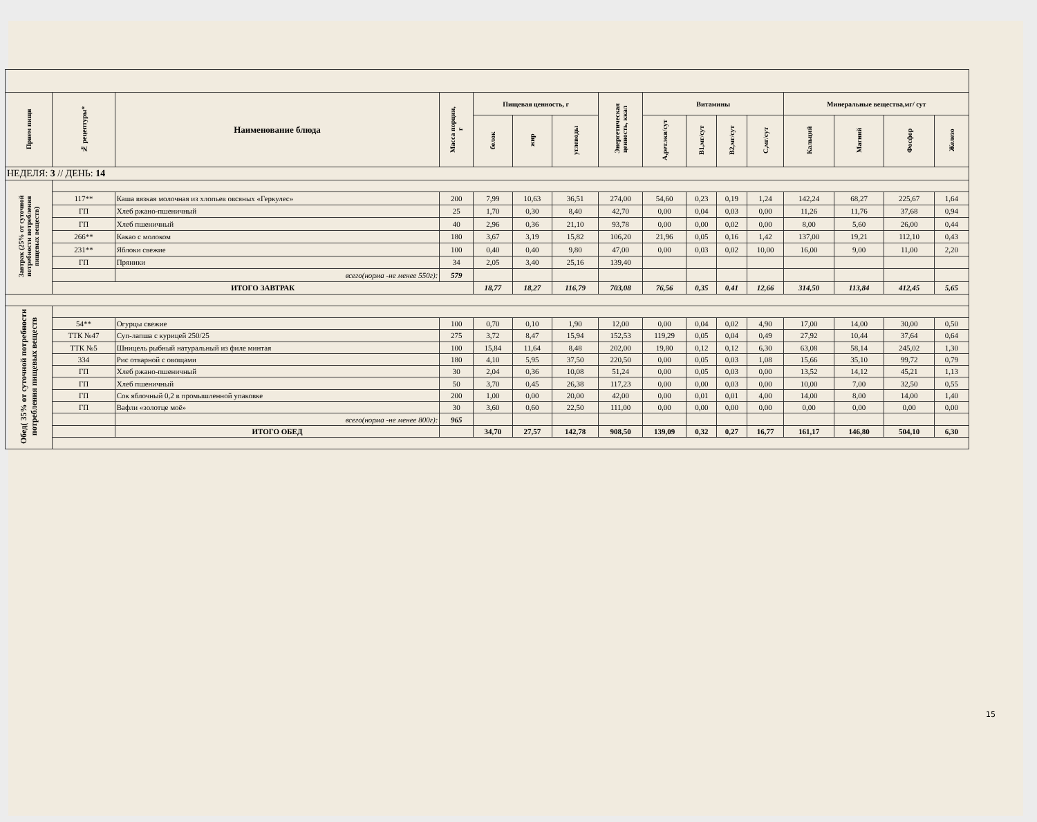| Прием пищи | № рецептуры* | Наименование блюда | Масса порции, г | Пищевая ценность, г | | | Энергетическая ценность, ккал | Витамины | | | | Минеральные вещества,мг/ сут | | | |
| --- | --- | --- | --- | --- | --- | --- | --- | --- | --- | --- | --- | --- | --- | --- | --- |
| | | | | белок | жир | углеводы | | А,рет.экв/сут | В1,мг/сут | В2,мг/сут | С,мг/сут | Кальций | Магний | Фосфор | Железо |
| НЕДЕЛЯ: 3 // ДЕНЬ: 14 | | | | | | | | | | | | | | | |
| Завтрак (25% от суточной потребности потребления пищевых веществ) | | | | | | | | | | | | | | | |
| | 117** | Каша вязкая молочная из хлопьев овсяных «Геркулес» | 200 | 7,99 | 10,63 | 36,51 | 274,00 | 54,60 | 0,23 | 0,19 | 1,24 | 142,24 | 68,27 | 225,67 | 1,64 |
| | ГП | Хлеб ржано-пшеничный | 25 | 1,70 | 0,30 | 8,40 | 42,70 | 0,00 | 0,04 | 0,03 | 0,00 | 11,26 | 11,76 | 37,68 | 0,94 |
| | ГП | Хлеб пшеничный | 40 | 2,96 | 0,36 | 21,10 | 93,78 | 0,00 | 0,00 | 0,02 | 0,00 | 8,00 | 5,60 | 26,00 | 0,44 |
| | 266** | Какао с молоком | 180 | 3,67 | 3,19 | 15,82 | 106,20 | 21,96 | 0,05 | 0,16 | 1,42 | 137,00 | 19,21 | 112,10 | 0,43 |
| | 231** | Яблоки свежие | 100 | 0,40 | 0,40 | 9,80 | 47,00 | 0,00 | 0,03 | 0,02 | 10,00 | 16,00 | 9,00 | 11,00 | 2,20 |
| | ГП | Пряники | 34 | 2,05 | 3,40 | 25,16 | 139,40 | | | | | | | | |
| | | всего(норма -не менее 550г): | 579 | | | | | | | | | | | | |
| | ИТОГО ЗАВТРАК | | | 18,77 | 18,27 | 116,79 | 703,08 | 76,56 | 0,35 | 0,41 | 12,66 | 314,50 | 113,84 | 412,45 | 5,65 |
| Обед( 35% от суточной потребности потребления пищевых веществ | | | | | | | | | | | | | | | |
| | 54** | Огурцы свежие | 100 | 0,70 | 0,10 | 1,90 | 12,00 | 0,00 | 0,04 | 0,02 | 4,90 | 17,00 | 14,00 | 30,00 | 0,50 |
| | ТТК №47 | Суп-лапша с курицей 250/25 | 275 | 3,72 | 8,47 | 15,94 | 152,53 | 119,29 | 0,05 | 0,04 | 0,49 | 27,92 | 10,44 | 37,64 | 0,64 |
| | ТТК №5 | Шницель рыбный натуральный из филе минтая | 100 | 15,84 | 11,64 | 8,48 | 202,00 | 19,80 | 0,12 | 0,12 | 6,30 | 63,08 | 58,14 | 245,02 | 1,30 |
| | 334 | Рис отварной с овощами | 180 | 4,10 | 5,95 | 37,50 | 220,50 | 0,00 | 0,05 | 0,03 | 1,08 | 15,66 | 35,10 | 99,72 | 0,79 |
| | ГП | Хлеб ржано-пшеничный | 30 | 2,04 | 0,36 | 10,08 | 51,24 | 0,00 | 0,05 | 0,03 | 0,00 | 13,52 | 14,12 | 45,21 | 1,13 |
| | ГП | Хлеб пшеничный | 50 | 3,70 | 0,45 | 26,38 | 117,23 | 0,00 | 0,00 | 0,03 | 0,00 | 10,00 | 7,00 | 32,50 | 0,55 |
| | ГП | Сок яблочный 0,2 в промышленной упаковке | 200 | 1,00 | 0,00 | 20,00 | 42,00 | 0,00 | 0,01 | 0,01 | 4,00 | 14,00 | 8,00 | 14,00 | 1,40 |
| | ГП | Вафли «золотце моё» | 30 | 3,60 | 0,60 | 22,50 | 111,00 | 0,00 | 0,00 | 0,00 | 0,00 | 0,00 | 0,00 | 0,00 | 0,00 |
| | | всего(норма -не менее 800г): | 965 | | | | | | | | | | | | |
| | | ИТОГО ОБЕД | | 34,70 | 27,57 | 142,78 | 908,50 | 139,09 | 0,32 | 0,27 | 16,77 | 161,17 | 146,80 | 504,10 | 6,30 |
15